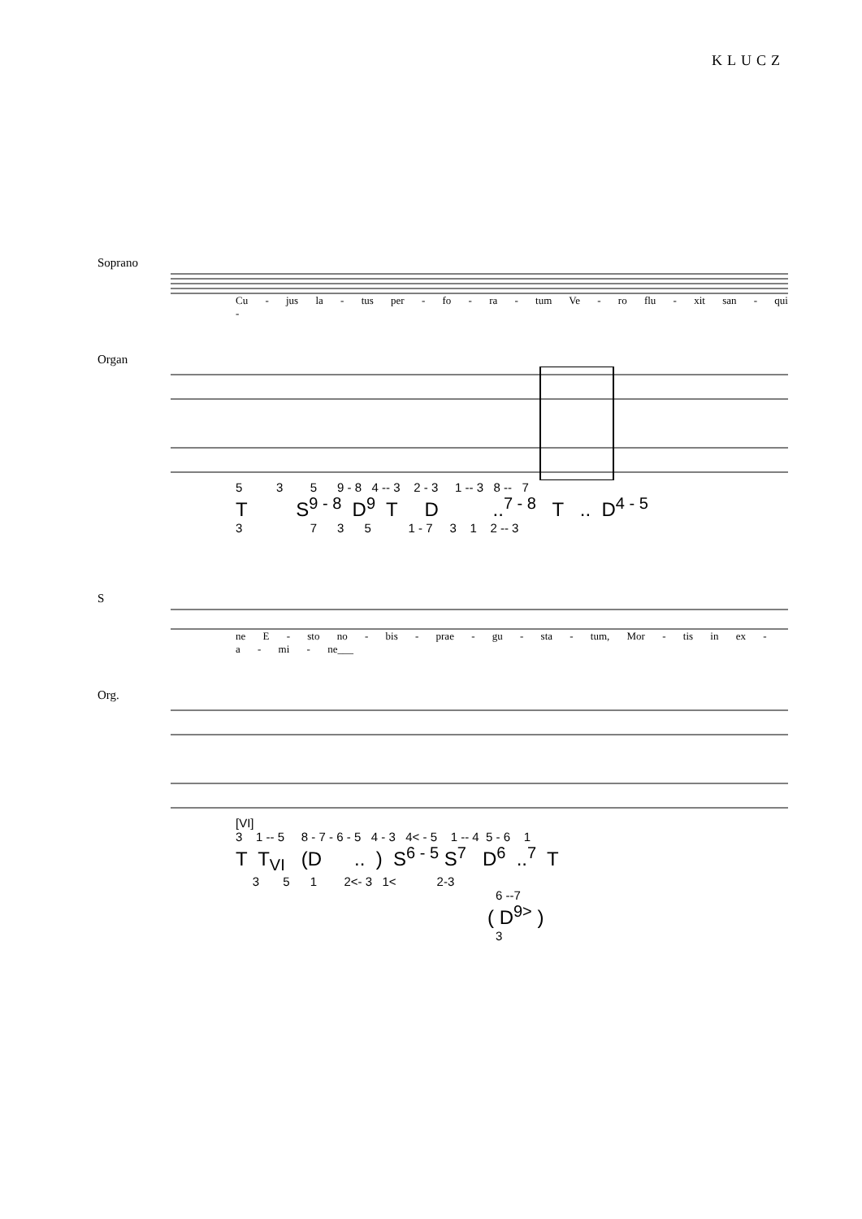KLUCZ
Soprano
Cu - jus la - tus per - fo - ra - tum Ve - ro flu - xit san - qui -
Organ
5 3 5 9 - 8 4 -- 3 2 - 3 1 -- 3 8 -- 7
T S<sup>9 - 8</sup> D<sup>9</sup> T D ..<sup>7 - 8</sup> T .. D<sup>4 - 5</sup>
3 7 3 5 1 - 7 3 1 2 -- 3
S
ne E - sto no - bis - prae - gu - sta - tum, Mor - tis in ex - a - mi - ne___
Org.
[VI]
3 1 -- 5 8 - 7 - 6 - 5 4 - 3 4< - 5 1 -- 4 5 - 6 1
T T<sub>VI</sub> (D .. ) S<sup>6 - 5</sup> S<sup>7</sup> D<sup>6</sup> ..<sup>7</sup> T
3 5 1 2<- 3 1< 2-3
6 --7
( D<sup>9></sup> )
3